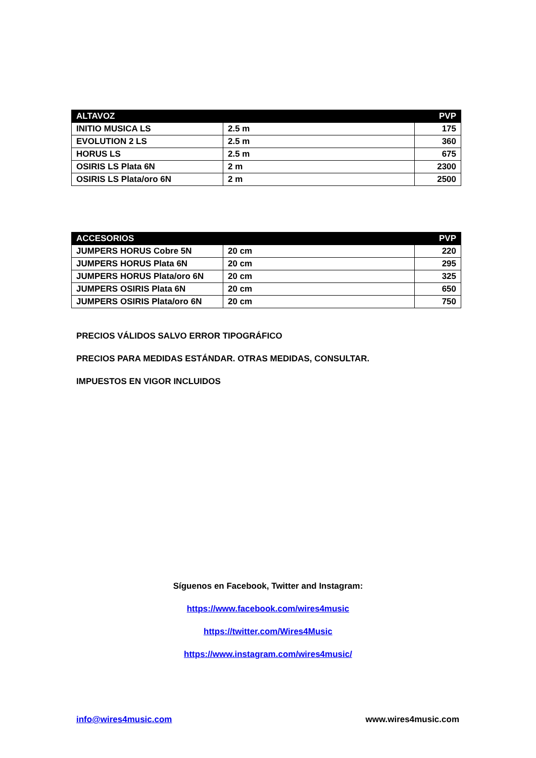| ALTAVOZ | | PVP |
| --- | --- | --- |
| INITIO MUSICA LS | 2.5 m | 175 |
| EVOLUTION 2 LS | 2.5 m | 360 |
| HORUS LS | 2.5 m | 675 |
| OSIRIS LS Plata 6N | 2 m | 2300 |
| OSIRIS LS Plata/oro 6N | 2 m | 2500 |
| ACCESORIOS | | PVP |
| --- | --- | --- |
| JUMPERS HORUS Cobre 5N | 20 cm | 220 |
| JUMPERS HORUS Plata 6N | 20 cm | 295 |
| JUMPERS HORUS Plata/oro 6N | 20 cm | 325 |
| JUMPERS OSIRIS Plata 6N | 20 cm | 650 |
| JUMPERS OSIRIS Plata/oro 6N | 20 cm | 750 |
PRECIOS VÁLIDOS SALVO ERROR TIPOGRÁFICO
PRECIOS PARA MEDIDAS ESTÁNDAR. OTRAS MEDIDAS, CONSULTAR.
IMPUESTOS EN VIGOR INCLUIDOS
Síguenos en Facebook, Twitter and Instagram:
https://www.facebook.com/wires4music
https://twitter.com/Wires4Music
https://www.instagram.com/wires4music/
info@wires4music.com www.wires4music.com